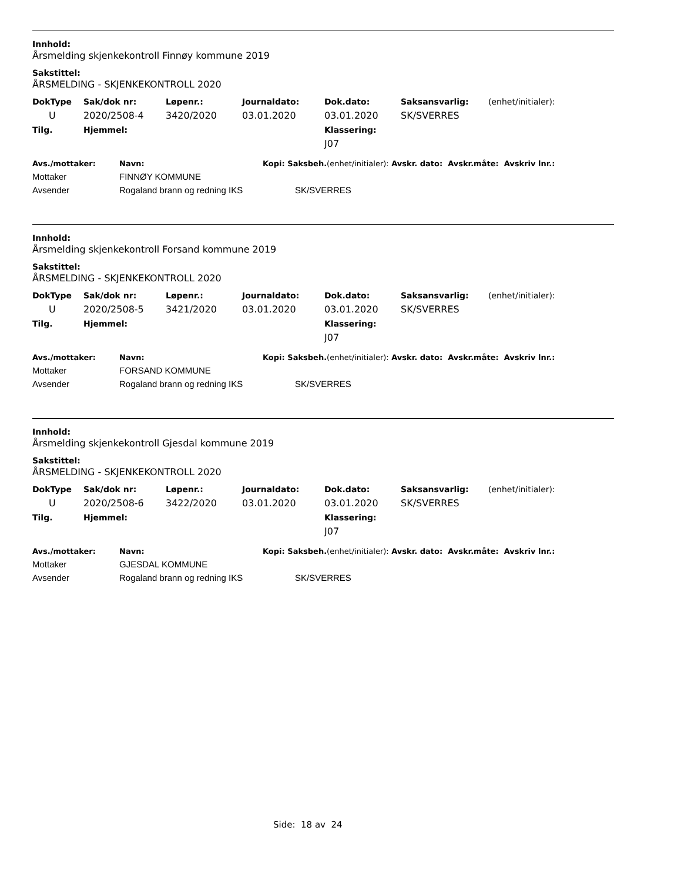Innhold:
Årsmelding skjenkekontroll Finnøy kommune 2019
Sakstittel:
ÅRSMELDING - SKJENKEKONTROLL 2020
| DokType | Sak/dok nr: | Løpenr.: | Journaldato: | Dok.dato: | Saksansvarlig: | (enhet/initialer): |
| --- | --- | --- | --- | --- | --- | --- |
| U | 2020/2508-4 | 3420/2020 | 03.01.2020 | 03.01.2020 | SK/SVERRES | |
| Tilg. | Hjemmel: | | | Klassering: | | |
| | | | | J07 | | |
| Avs./mottaker: | Navn: | Kopi: Saksbeh. (enhet/initialer): Avskr. dato: Avskr.måte: Avskriv lnr.: |
| --- | --- | --- |
| Mottaker | FINNØY KOMMUNE | |
| Avsender | Rogaland brann og redning IKS | SK/SVERRES |
Innhold:
Årsmelding skjenkekontroll Forsand kommune 2019
Sakstittel:
ÅRSMELDING - SKJENKEKONTROLL 2020
| DokType | Sak/dok nr: | Løpenr.: | Journaldato: | Dok.dato: | Saksansvarlig: | (enhet/initialer): |
| --- | --- | --- | --- | --- | --- | --- |
| U | 2020/2508-5 | 3421/2020 | 03.01.2020 | 03.01.2020 | SK/SVERRES | |
| Tilg. | Hjemmel: | | | Klassering: | | |
| | | | | J07 | | |
| Avs./mottaker: | Navn: | Kopi: Saksbeh. (enhet/initialer): Avskr. dato: Avskr.måte: Avskriv lnr.: |
| --- | --- | --- |
| Mottaker | FORSAND KOMMUNE | |
| Avsender | Rogaland brann og redning IKS | SK/SVERRES |
Innhold:
Årsmelding skjenkekontroll Gjesdal kommune 2019
Sakstittel:
ÅRSMELDING - SKJENKEKONTROLL 2020
| DokType | Sak/dok nr: | Løpenr.: | Journaldato: | Dok.dato: | Saksansvarlig: | (enhet/initialer): |
| --- | --- | --- | --- | --- | --- | --- |
| U | 2020/2508-6 | 3422/2020 | 03.01.2020 | 03.01.2020 | SK/SVERRES | |
| Tilg. | Hjemmel: | | | Klassering: | | |
| | | | | J07 | | |
| Avs./mottaker: | Navn: | Kopi: Saksbeh. (enhet/initialer): Avskr. dato: Avskr.måte: Avskriv lnr.: |
| --- | --- | --- |
| Mottaker | GJESDAL KOMMUNE | |
| Avsender | Rogaland brann og redning IKS | SK/SVERRES |
Side: 18 av 24